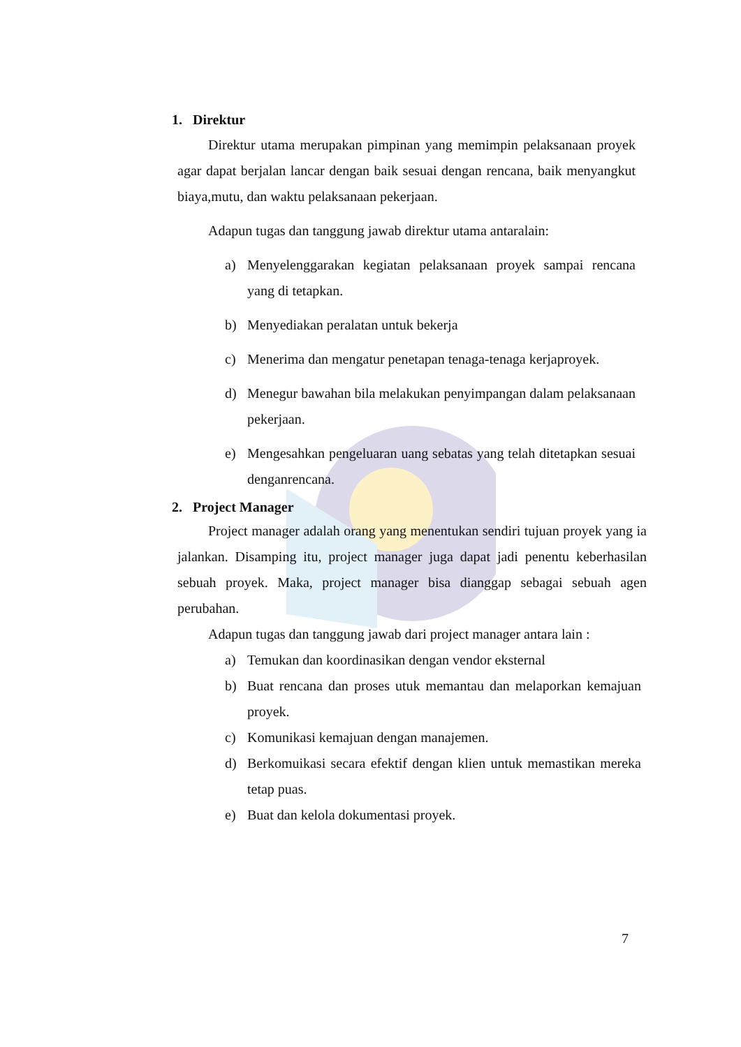1. Direktur
Direktur utama merupakan pimpinan yang memimpin pelaksanaan proyek agar dapat berjalan lancar dengan baik sesuai dengan rencana, baik menyangkut biaya,mutu, dan waktu pelaksanaan pekerjaan.
Adapun tugas dan tanggung jawab direktur utama antaralain:
a) Menyelenggarakan kegiatan pelaksanaan proyek sampai rencana yang di tetapkan.
b) Menyediakan peralatan untuk bekerja
c) Menerima dan mengatur penetapan tenaga-tenaga kerjaproyek.
d) Menegur bawahan bila melakukan penyimpangan dalam pelaksanaan pekerjaan.
e) Mengesahkan pengeluaran uang sebatas yang telah ditetapkan sesuai denganrencana.
2. Project Manager
Project manager adalah orang yang menentukan sendiri tujuan proyek yang ia jalankan. Disamping itu, project manager juga dapat jadi penentu keberhasilan sebuah proyek. Maka, project manager bisa dianggap sebagai sebuah agen perubahan.
Adapun tugas dan tanggung jawab dari project manager antara lain :
a) Temukan dan koordinasikan dengan vendor eksternal
b) Buat rencana dan proses utuk memantau dan melaporkan kemajuan proyek.
c) Komunikasi kemajuan dengan manajemen.
d) Berkomuikasi secara efektif dengan klien untuk memastikan mereka tetap puas.
e) Buat dan kelola dokumentasi proyek.
7